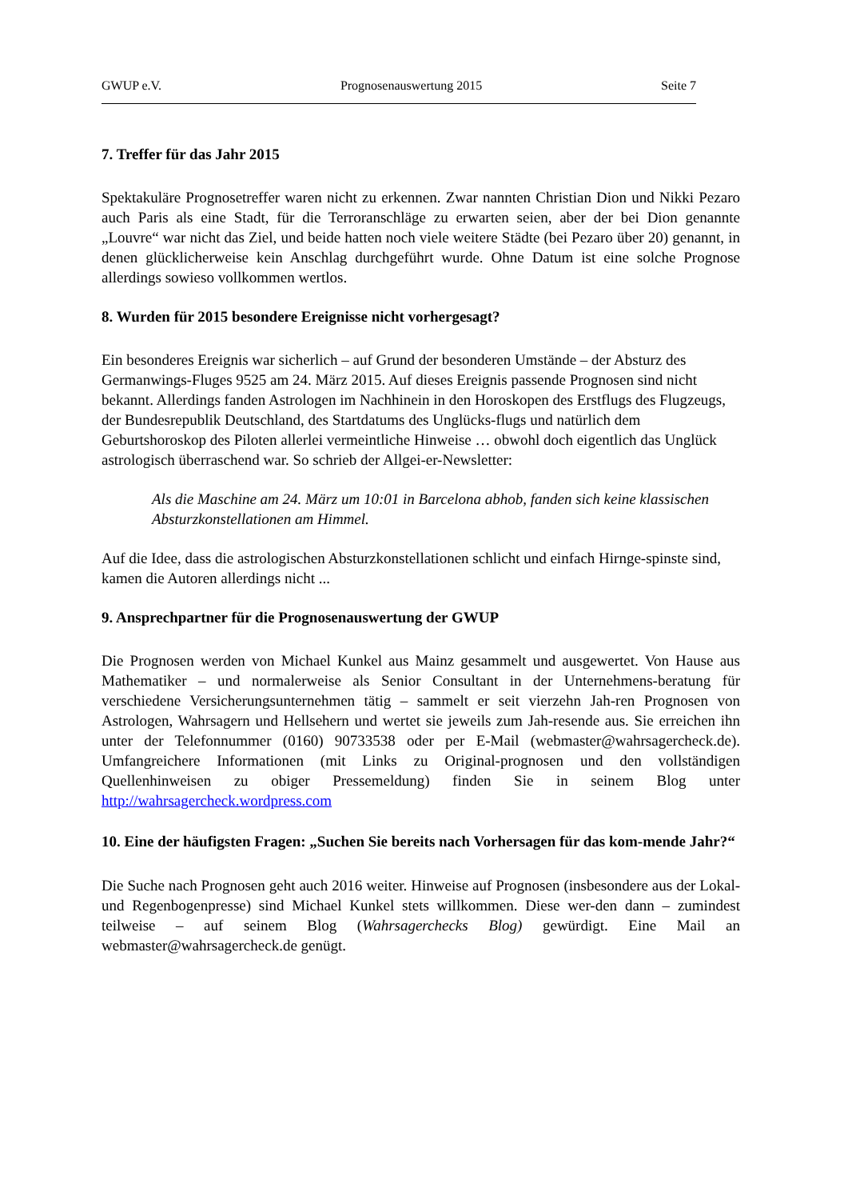GWUP e.V. Prognosenauswertung 2015 Seite 7
7. Treffer für das Jahr 2015
Spektakuläre Prognosetreffer waren nicht zu erkennen. Zwar nannten Christian Dion und Nikki Pezaro auch Paris als eine Stadt, für die Terroranschläge zu erwarten seien, aber der bei Dion genannte „Louvre“ war nicht das Ziel, und beide hatten noch viele weitere Städte (bei Pezaro über 20) genannt, in denen glücklicherweise kein Anschlag durchgeführt wurde. Ohne Datum ist eine solche Prognose allerdings sowieso vollkommen wertlos.
8. Wurden für 2015 besondere Ereignisse nicht vorhergesagt?
Ein besonderes Ereignis war sicherlich – auf Grund der besonderen Umstände – der Absturz des Germanwings-Fluges 9525 am 24. März 2015. Auf dieses Ereignis passende Prognosen sind nicht bekannt. Allerdings fanden Astrologen im Nachhinein in den Horoskopen des Erstflugs des Flugzeugs, der Bundesrepublik Deutschland, des Startdatums des Unglücks-flugs und natürlich dem Geburtshoroskop des Piloten allerlei vermeintliche Hinweise … obwohl doch eigentlich das Unglück astrologisch überraschend war. So schrieb der Allgei-er-Newsletter:
Als die Maschine am 24. März um 10:01 in Barcelona abhob, fanden sich keine klassischen Absturzkonstellationen am Himmel.
Auf die Idee, dass die astrologischen Absturzkonstellationen schlicht und einfach Hirnge-spinste sind, kamen die Autoren allerdings nicht ...
9. Ansprechpartner für die Prognosenauswertung der GWUP
Die Prognosen werden von Michael Kunkel aus Mainz gesammelt und ausgewertet. Von Hause aus Mathematiker – und normalerweise als Senior Consultant in der Unternehmens-beratung für verschiedene Versicherungsunternehmen tätig – sammelt er seit vierzehn Jah-ren Prognosen von Astrologen, Wahrsagern und Hellsehern und wertet sie jeweils zum Jah-resende aus. Sie erreichen ihn unter der Telefonnummer (0160) 90733538 oder per E-Mail (webmaster@wahrsagercheck.de). Umfangreichere Informationen (mit Links zu Original-prognosen und den vollständigen Quellenhinweisen zu obiger Pressemeldung) finden Sie in seinem Blog unter http://wahrsagercheck.wordpress.com
10. Eine der häufigsten Fragen: „Suchen Sie bereits nach Vorhersagen für das kom-mende Jahr?“
Die Suche nach Prognosen geht auch 2016 weiter. Hinweise auf Prognosen (insbesondere aus der Lokal- und Regenbogenpresse) sind Michael Kunkel stets willkommen. Diese wer-den dann – zumindest teilweise – auf seinem Blog (Wahrsagerchecks Blog) gewürdigt. Eine Mail an webmaster@wahrsagercheck.de genügt.